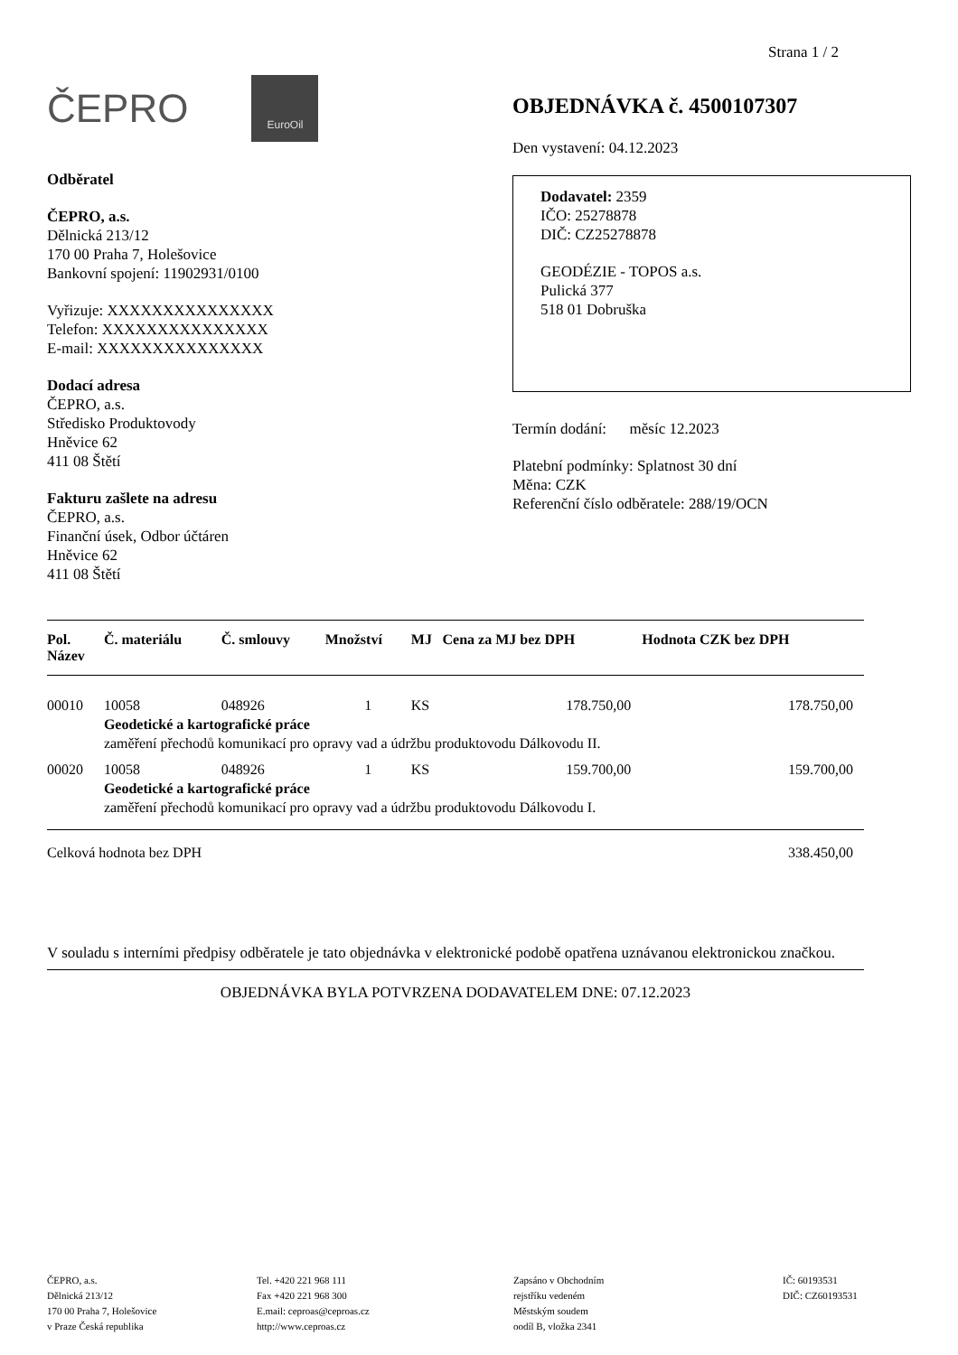Strana 1 / 2
ČEPRO
EuroOil
Odběratel
ČEPRO, a.s.
Dělnická 213/12
170 00 Praha 7, Holešovice
Bankovní spojení: 11902931/0100
Vyřizuje: XXXXXXXXXXXXXXX
Telefon: XXXXXXXXXXXXXXX
E-mail: XXXXXXXXXXXXXXX
Dodací adresa
ČEPRO, a.s.
Středisko Produktovody
Hněvice 62
411 08 Štětí
Fakturu zašlete na adresu
ČEPRO, a.s.
Finanční úsek, Odbor účtáren
Hněvice 62
411 08 Štětí
OBJEDNÁVKA č. 4500107307
Den vystavení: 04.12.2023
Dodavatel: 2359
IČO: 25278878
DIČ: CZ25278878
GEODÉZIE - TOPOS a.s.
Pulická 377
518 01 Dobruška
Termín dodání: měsíc 12.2023
Platební podmínky: Splatnost 30 dní
Měna: CZK
Referenční číslo odběratele: 288/19/OCN
| Pol. Název | Č. materiálu | Č. smlouvy | Množství | MJ | Cena za MJ bez DPH | Hodnota CZK bez DPH |
| --- | --- | --- | --- | --- | --- | --- |
| 00010 | 10058 | 048926 | 1 | KS | 178.750,00 | 178.750,00 |
| | Geodetické a kartografické práce zaměření přechodů komunikací pro opravy vad a údržbu produktovodu Dálkovodu II. | | | | | |
| 00020 | 10058 | 048926 | 1 | KS | 159.700,00 | 159.700,00 |
| | Geodetické a kartografické práce zaměření přechodů komunikací pro opravy vad a údržbu produktovodu Dálkovodu I. | | | | | |
| Celková hodnota bez DPH | | | | | | 338.450,00 |
V souladu s interními předpisy odběratele je tato objednávka v elektronické podobě opatřena uznávanou elektronickou značkou.
OBJEDNÁVKA BYLA POTVRZENA DODAVATELEM DNE: 07.12.2023
ČEPRO, a.s.
Dělnická 213/12
170 00 Praha 7, Holešovice
v Praze Česká republika
Tel. +420 221 968 111
Fax +420 221 968 300
E.mail: ceproas@ceproas.cz
http://www.ceproas.cz
Zapsáno v Obchodním
rejstříku vedeném
Městským soudem
oodíl B, vložka 2341
IČ: 60193531
DIČ: CZ60193531